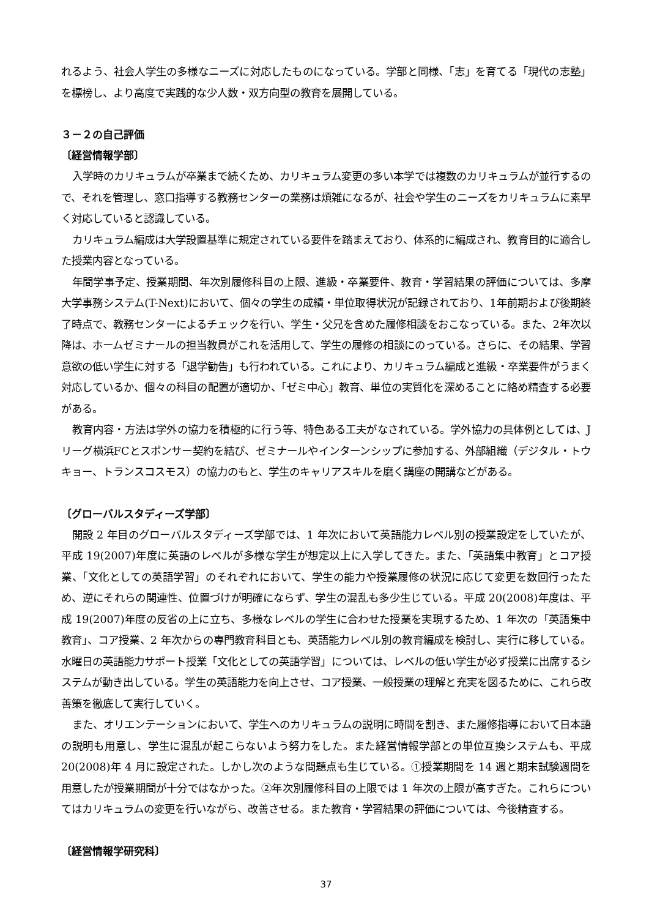れるよう、社会人学生の多様なニーズに対応したものになっている。学部と同様、「志」を育てる「現代の志塾」を標榜し、より高度で実践的な少人数・双方向型の教育を展開している。
３－２の自己評価
〔経営情報学部〕
入学時のカリキュラムが卒業まで続くため、カリキュラム変更の多い本学では複数のカリキュラムが並行するので、それを管理し、窓口指導する教務センターの業務は煩雑になるが、社会や学生のニーズをカリキュラムに素早く対応していると認識している。
カリキュラム編成は大学設置基準に規定されている要件を踏まえており、体系的に編成され、教育目的に適合した授業内容となっている。
年間学事予定、授業期間、年次別履修科目の上限、進級・卒業要件、教育・学習結果の評価については、多摩大学事務システム(T-Next)において、個々の学生の成績・単位取得状況が記録されており、1年前期および後期終了時点で、教務センターによるチェックを行い、学生・父兄を含めた履修相談をおこなっている。また、2年次以降は、ホームゼミナールの担当教員がこれを活用して、学生の履修の相談にのっている。さらに、その結果、学習意欲の低い学生に対する「退学勧告」も行われている。これにより、カリキュラム編成と進級・卒業要件がうまく対応しているか、個々の科目の配置が適切か、「ゼミ中心」教育、単位の実質化を深めることに絡め精査する必要がある。
教育内容・方法は学外の協力を積極的に行う等、特色ある工夫がなされている。学外協力の具体例としては、Jリーグ横浜FCとスポンサー契約を結び、ゼミナールやインターンシップに参加する、外部組織（デジタル・トウキョー、トランスコスモス）の協力のもと、学生のキャリアスキルを磨く講座の開講などがある。
〔グローバルスタディーズ学部〕
開設 2 年目のグローバルスタディーズ学部では、1 年次において英語能力レベル別の授業設定をしていたが、平成 19(2007)年度に英語のレベルが多様な学生が想定以上に入学してきた。また、「英語集中教育」とコア授業、「文化としての英語学習」のそれぞれにおいて、学生の能力や授業履修の状況に応じて変更を数回行ったため、逆にそれらの関連性、位置づけが明確にならず、学生の混乱も多少生じている。平成 20(2008)年度は、平成 19(2007)年度の反省の上に立ち、多様なレベルの学生に合わせた授業を実現するため、1 年次の「英語集中教育」、コア授業、2 年次からの専門教育科目とも、英語能力レベル別の教育編成を検討し、実行に移している。水曜日の英語能力サポート授業「文化としての英語学習」については、レベルの低い学生が必ず授業に出席するシステムが動き出している。学生の英語能力を向上させ、コア授業、一般授業の理解と充実を図るために、これら改善策を徹底して実行していく。
また、オリエンテーションにおいて、学生へのカリキュラムの説明に時間を割き、また履修指導において日本語の説明も用意し、学生に混乱が起こらないよう努力をした。また経営情報学部との単位互換システムも、平成 20(2008)年 4 月に設定された。しかし次のような問題点も生じている。①授業期間を 14 週と期末試験週間を用意したが授業期間が十分ではなかった。②年次別履修科目の上限では 1 年次の上限が高すぎた。これらについてはカリキュラムの変更を行いながら、改善させる。また教育・学習結果の評価については、今後精査する。
〔経営情報学研究科〕
37